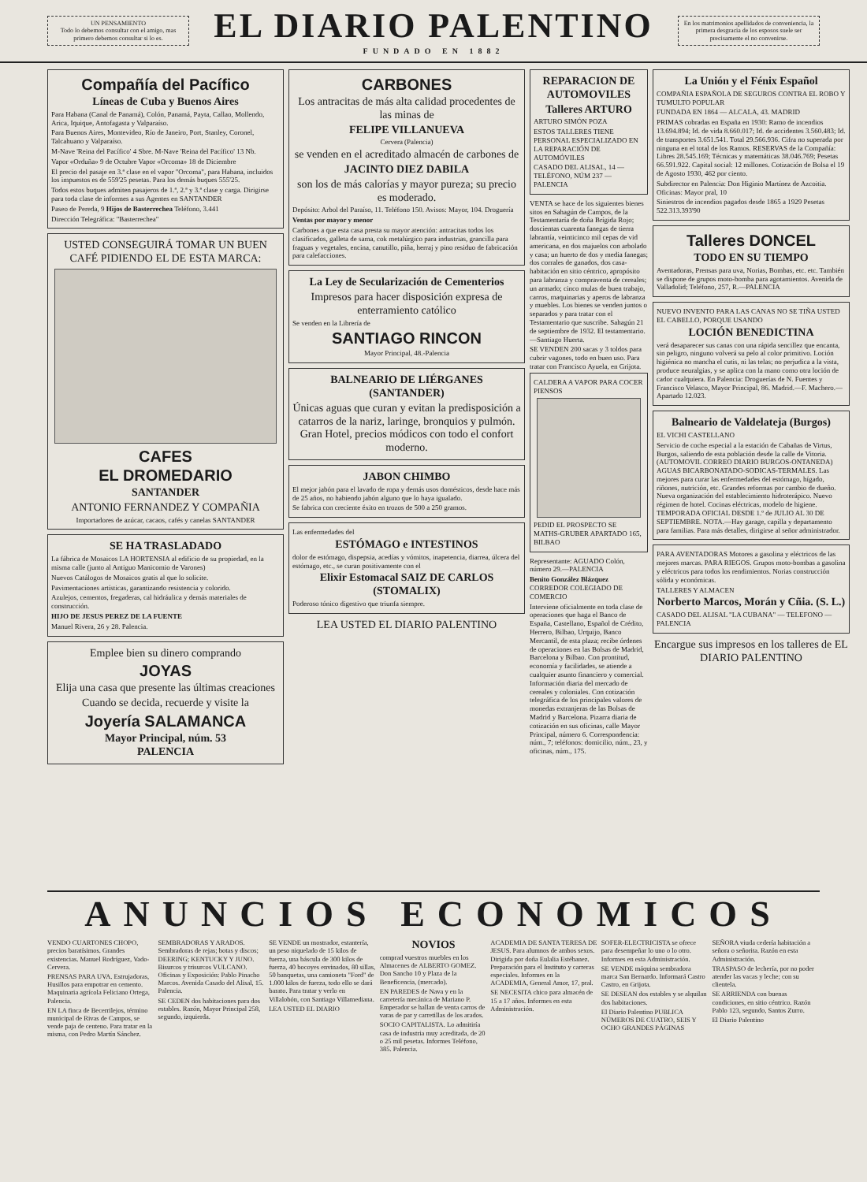UN PENSAMIENTO
Todo lo debemos consultar con el amigo, mas primero debemos consultar si lo es.
EL DIARIO PALENTINO
FUNDADO EN 1882
En los matrimonios apellidados de conveniencia, la primera desgracia de los esposos suele ser precisamente el no convenirse.
Compañía del Pacífico
Líneas de Cuba y Buenos Aires
Para Habana (Canal de Panamá), Colón, Panamá, Payta, Callao, Mollendo, Arica, Iquique, Antofagasta y Valparaíso.
Para Buenos Aires, Montevideo, Río de Janeiro, Port, Stanley, Coronel, Talcahuano y Valparaíso.
M-Nave 'Reina del Pacífico' 4 Sbre. M-Nave 'Reina del Pacífico' 13 Nb.
Vapor «Orduña» 9 de Octubre Vapor «Orcoma» 18 de Diciembre
El precio del pasaje en 3.ª clase en el vapor "Orcoma", para Habana, incluidos los impuestos es de 559'25 pesetas. Para los demás buques 555'25.
Todos estos buques admiten pasajeros de 1.ª, 2.ª y 3.ª clase y carga. Dirigirse para toda clase de informes a sus Agentes en SANTANDER
Paseo de Pereda, 9 Hijos de Basterrechea Teléfono, 3.441
Dirección Telegráfica: "Basterrechea"
USTED CONSEGUIRÁ TOMAR UN BUEN CAFÉ PIDIENDO EL DE ESTA MARCA:
CAFES
EL DROMEDARIO
SANTANDER
ANTONIO FERNANDEZ Y COMPAÑIA
Importadores de azúcar, cacaos, cafés y canelas SANTANDER
SE HA TRASLADADO
La fábrica de Mosaicos LA HORTENSIA al edificio de su propiedad, en la misma calle (junto al Antiguo Manicomio de Varones)
Nuevos Catálogos de Mosaicos gratis al que lo solicite.
Pavimentaciones artísticas, garantizando resistencia y colorido.
Azulejos, cementos, fregaderas, cal hidráulica y demás materiales de construcción.
HIJO DE JESUS PEREZ DE LA FUENTE
Manuel Rivera, 26 y 28. Palencia.
Emplee bien su dinero comprando
JOYAS
Elija una casa que presente las últimas creaciones
Cuando se decida, recuerde y visite la
Joyería SALAMANCA
Mayor Principal, núm. 53
PALENCIA
CARBONES
Los antracitas de más alta calidad procedentes de las minas de
FELIPE VILLANUEVA
Cervera (Palencia)
se venden en el acreditado almacén de carbones de
JACINTO DIEZ DABILA
son los de más calorías y mayor pureza; su precio es moderado.
Depósito: Arbol del Paraíso, 11. Teléfono 150. Avisos: Mayor, 104. Droguería
Ventas por mayor y menor
Carbones a que esta casa presta su mayor atención: antracitas todos los clasificados, galleta de sama, cok metalúrgico para industrias, grancilla para fraguas y vegetales, encina, canutillo, piña, herraj y pino residuo de fabricación para calefacciones.
La Ley de Secularización de Cementerios
Impresos para hacer disposición expresa de enterramiento católico
Se venden en la Librería de
SANTIAGO RINCON
Mayor Principal, 48.-Palencia
BALNEARIO DE LIÉRGANES (SANTANDER)
Únicas aguas que curan y evitan la predisposición a catarros de la nariz, laringe, bronquios y pulmón. Gran Hotel, precios módicos con todo el confort moderno.
JABON CHIMBO
El mejor jabón para el lavado de ropa y demás usos domésticos, desde hace más de 25 años, no habiendo jabón alguno que lo haya igualado.
Se fabrica con creciente éxito en trozos de 500 a 250 gramos.
Las enfermedades del
ESTÓMAGO e INTESTINOS
dolor de estómago, dispepsia, acedías y vómitos, inapetencia, diarrea, úlcera del estómago, etc., se curan positivamente con el
Elixir Estomacal SAIZ DE CARLOS (STOMALIX)
Poderoso tónico digestivo que triunfa siempre.
LEA USTED EL DIARIO PALENTINO
REPARACION DE AUTOMOVILES
Talleres ARTURO
ARTURO SIMÓN POZA
ESTOS TALLERES TIENE PERSONAL ESPECIALIZADO EN LA REPARACIÓN DE AUTOMÓVILES
CASADO DEL ALISAL, 14 — TELÉFONO, NÚM 237 — PALENCIA
VENTA se hace de los siguientes bienes sitos en Sahagún de Campos, de la Testamentaría de doña Brígida Rojo; doscientas cuarenta fanegas de tierra labrantía, veinticinco mil cepas de vid americana, en dos majuelos con arbolado y casa; un huerto de dos y media fanegas; dos corrales de ganados, dos casa-habitación en sitio céntrico, apropósito para labranza y compraventa de cereales; un armado; cinco mulas de buen trabajo, carros, maquinarias y aperos de labranza y muebles. Los bienes se venden juntos o separados y para tratar con el Testamentario que suscribe. Sahagún 21 de septiembre de 1932. El testamentario.—Santiago Huerta.
SE VENDEN 200 sacas y 3 toldos para cubrir vagones, todo en buen uso. Para tratar con Francisco Ayuela, en Grijota.
CALDERA A VAPOR PARA COCER PIENSOS
PEDID EL PROSPECTO SE MATHS-GRUBER APARTADO 165, BILBAO
Representante: AGUADO Colón, número 29.—PALENCIA
Benito González Blázquez CORREDOR COLEGIADO DE COMERCIO
Interviene oficialmente en toda clase de operaciones que haga el Banco de España, Castellano, Español de Crédito, Herrero, Bilbao, Urquijo, Banco Mercantil, de esta plaza; recibe órdenes de operaciones en las Bolsas de Madrid, Barcelona y Bilbao. Con prontitud, economía y facilidades, se atiende a cualquier asunto financiero y comercial. Información diaria del mercado de cereales y coloniales. Con cotización telegráfica de los principales valores de monedas extranjeras de las Bolsas de Madrid y Barcelona. Pizarra diaria de cotización en sus oficinas, calle Mayor Principal, número 6. Correspondencia: núm., 7; teléfonos: domicilio, núm., 23, y oficinas, núm., 175.
La Unión y el Fénix Español
COMPAÑIA ESPAÑOLA DE SEGUROS CONTRA EL ROBO Y TUMULTO POPULAR
FUNDADA EN 1864 — ALCALA, 43. MADRID
PRIMAS cobradas en España en 1930: Ramo de incendios 13.694.894; Id. de vida 8.660.017; Id. de accidentes 3.560.483; Id. de transportes 3.651.541. Total 29.566.936. Cifra no superada por ninguna en el total de los Ramos. RESERVAS de la Compañía: Libres 28.545.169; Técnicas y matemáticas 38.046.769; Pesetas 66.591.922. Capital social: 12 millones. Cotización de Bolsa el 19 de Agosto 1930, 462 por ciento.
Subdirector en Palencia: Don Higinio Martínez de Azcoitia. Oficinas: Mayor pral, 10
Siniestros de incendios pagados desde 1865 a 1929 Pesetas 522.313.393'90
Talleres DONCEL
TODO EN SU TIEMPO
Aventadoras, Prensas para uva, Norias, Bombas, etc. etc. También se dispone de grupos moto-bomba para agotamientos. Avenida de Valladolid; Teléfono, 257, R.—PALENCIA
NUEVO INVENTO PARA LAS CANAS NO SE TIÑA USTED EL CABELLO, PORQUE USANDO
LOCIÓN BENEDICTINA
verá desaparecer sus canas con una rápida sencillez que encanta, sin peligro, ninguno volverá su pelo al color primitivo. Loción higiénica no mancha el cutis, ni las telas; no perjudica a la vista, produce neuralgias, y se aplica con la mano como otra loción de cador cualquiera. En Palencia: Droguerías de N. Fuentes y Francisco Velasco, Mayor Principal, 86. Madrid.—F. Machero.—Apartado 12.023.
Balneario de Valdelateja (Burgos)
EL VICHI CASTELLANO
Servicio de coche especial a la estación de Cabañas de Virtus, Burgos, saliendo de esta población desde la calle de Vitoria. (AUTOMOVIL CORREO DIARIO BURGOS-ONTANEDA) AGUAS BICARBONATADO-SODICAS-TERMALES. Las mejores para curar las enfermedades del estómago, hígado, riñones, nutrición, etc. Grandes reformas por cambio de dueño. Nueva organización del establecimiento hidroterápico. Nuevo régimen de hotel. Cocinas eléctricas, modelo de higiene. TEMPORADA OFICIAL DESDE 1.º de JULIO AL 30 DE SEPTIEMBRE. NOTA.—Hay garage, capilla y departamento para familias. Para más detalles, dirigirse al señor administrador.
PARA AVENTADORAS Motores a gasolina y eléctricos de las mejores marcas. PARA RIEGOS. Grupos moto-bombas a gasolina y eléctricos para todos los rendimientos. Norias construcción sólida y económicas.
TALLERES Y ALMACEN
Norberto Marcos, Morán y Cñia. (S. L.)
CASADO DEL ALISAL "LA CUBANA" — TELEFONO — PALENCIA
Encargue sus impresos en los talleres de EL DIARIO PALENTINO
ANUNCIOS ECONOMICOS
VENDO CUARTONES CHOPO, precios baratísimos. Grandes existencias. Manuel Rodríguez, Vado-Cervera.
PRENSAS PARA UVA. Estrujadoras, Husillos para empotrar en cemento. Maquinaria agrícola Feliciano Ortega, Palencia.
EN LA finca de Becerrilejos, término municipal de Rivas de Campos, se vende paja de centeno. Para tratar en la misma, con Pedro Martín Sánchez.
SEMBRADORAS Y ARADOS. Sembradoras de rejas; botas y discos; DEERING; KENTUCKY Y JUNO. Bisurcos y trisurcos VULCANO. Oficinas y Exposición: Pablo Pinacho Marcos. Avenida Casado del Alisal, 15. Palencia.
SE CEDEN dos habitaciones para dos estables. Razón, Mayor Principal 258, segundo, izquierda.
SE VENDE un mostrador, estantería, un peso niquelado de 15 kilos de fuerza, una báscula de 300 kilos de fuerza, 40 bocoyes envinados, 80 sillas, 50 banquetas, una camioneta "Ford" de 1.000 kilos de fuerza, todo ello se dará barato. Para tratar y verlo en Villalobón, con Santiago Villamediana.
LEA USTED EL DIARIO
NOVIOS
comprad vuestros muebles en los Almacenes de ALBERTO GOMEZ. Don Sancho 10 y Plaza de la Beneficencia, (mercado).
EN PAREDES de Nava y en la carretería mecánica de Mariano P. Emperador se hallan de venta carros de varas de par y carretillas de los arados.
SOCIO CAPITALISTA. Lo admitiría casa de industria muy acreditada, de 20 o 25 mil pesetas. Informes Teléfono, 385. Palencia.
ACADEMIA DE SANTA TERESA DE JESUS. Para alumnos de ambos sexos. Dirigida por doña Eulalia Estébanez. Preparación para el Instituto y carreras especiales. Informes en la ACADEMIA, General Amor, 17, pral.
SE NECESITA chico para almacén de 15 a 17 años. Informes en esta Administración.
SOFER-ELECTRICISTA se ofrece para desempeñar lo uno o lo otro. Informes en esta Administración.
SE VENDE máquina sembradora marca San Bernardo. Informará Castro Castro, en Grijota.
SE DESEAN dos estables y se alquilan dos habitaciones.
El Diario Palentino PUBLICA NÚMEROS DE CUATRO, SEIS Y OCHO GRANDES PÁGINAS
SEÑORA viuda cedería habitación a señora o señorita. Razón en esta Administración.
TRASPASO de lechería, por no poder atender las vacas y leche; con su clientela.
SE ARRIENDA con buenas condiciones, en sitio céntrico. Razón Pablo 123, segundo, Santos Zurro.
El Diario Palentino